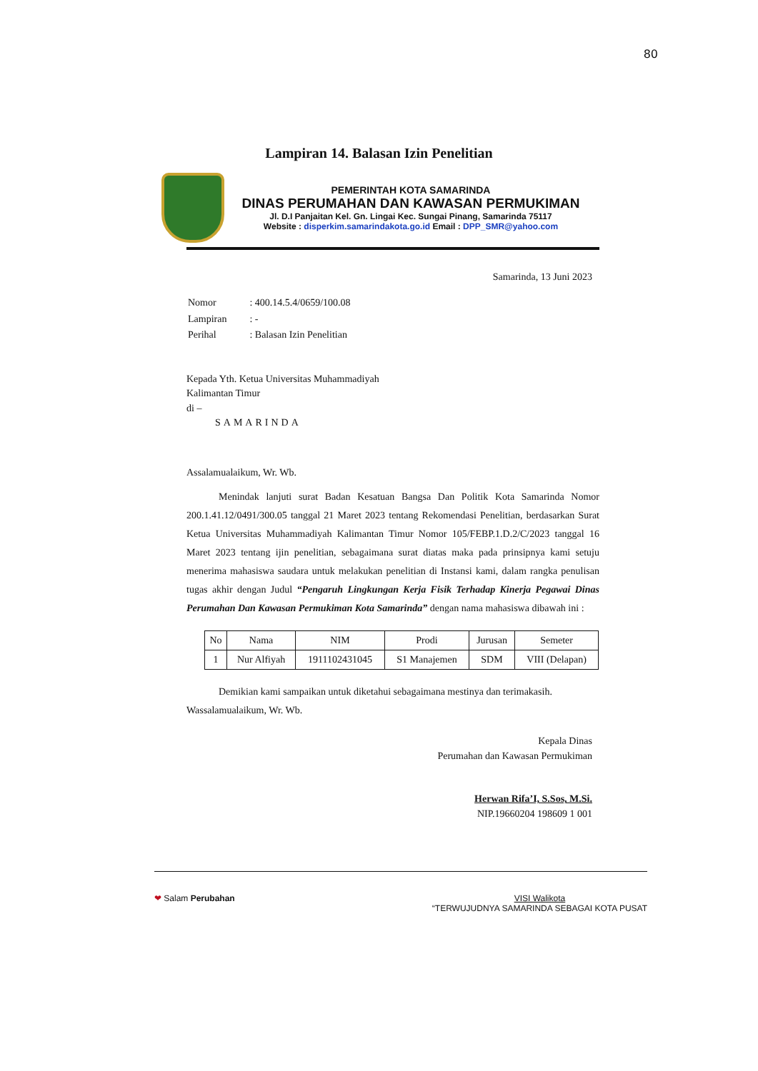80
Lampiran 14. Balasan Izin Penelitian
PEMERINTAH KOTA SAMARINDA
DINAS PERUMAHAN DAN KAWASAN PERMUKIMAN
Jl. D.I Panjaitan Kel. Gn. Lingai Kec. Sungai Pinang, Samarinda 75117
Website : disperkim.samarindakota.go.id Email : DPP_SMR@yahoo.com
Samarinda, 13 Juni 2023
| Nomor | : 400.14.5.4/0659/100.08 |
| Lampiran | : - |
| Perihal | : Balasan Izin Penelitian |
Kepada Yth. Ketua Universitas Muhammadiyah
Kalimantan Timur
di –
SAMARINDA
Assalamualaikum, Wr. Wb.
Menindak lanjuti surat Badan Kesatuan Bangsa Dan Politik Kota Samarinda Nomor 200.1.41.12/0491/300.05 tanggal 21 Maret 2023 tentang Rekomendasi Penelitian, berdasarkan Surat Ketua Universitas Muhammadiyah Kalimantan Timur Nomor 105/FEBP.1.D.2/C/2023 tanggal 16 Maret 2023 tentang ijin penelitian, sebagaimana surat diatas maka pada prinsipnya kami setuju menerima mahasiswa saudara untuk melakukan penelitian di Instansi kami, dalam rangka penulisan tugas akhir dengan Judul “Pengaruh Lingkungan Kerja Fisik Terhadap Kinerja Pegawai Dinas Perumahan Dan Kawasan Permukiman Kota Samarinda” dengan nama mahasiswa dibawah ini :
| No | Nama | NIM | Prodi | Jurusan | Semeter |
| --- | --- | --- | --- | --- | --- |
| 1 | Nur Alfiyah | 1911102431045 | S1 Manajemen | SDM | VIII (Delapan) |
Demikian kami sampaikan untuk diketahui sebagaimana mestinya dan terimakasih.
Wassalamualaikum, Wr. Wb.
Kepala Dinas
Perumahan dan Kawasan Permukiman
Herwan Rifa’I, S.Sos, M.Si.
NIP.19660204 198609 1 001
❤ Salam Perubahan VISI Walikota
“TERWUJUDNYA SAMARINDA SEBAGAI KOTA PUSAT